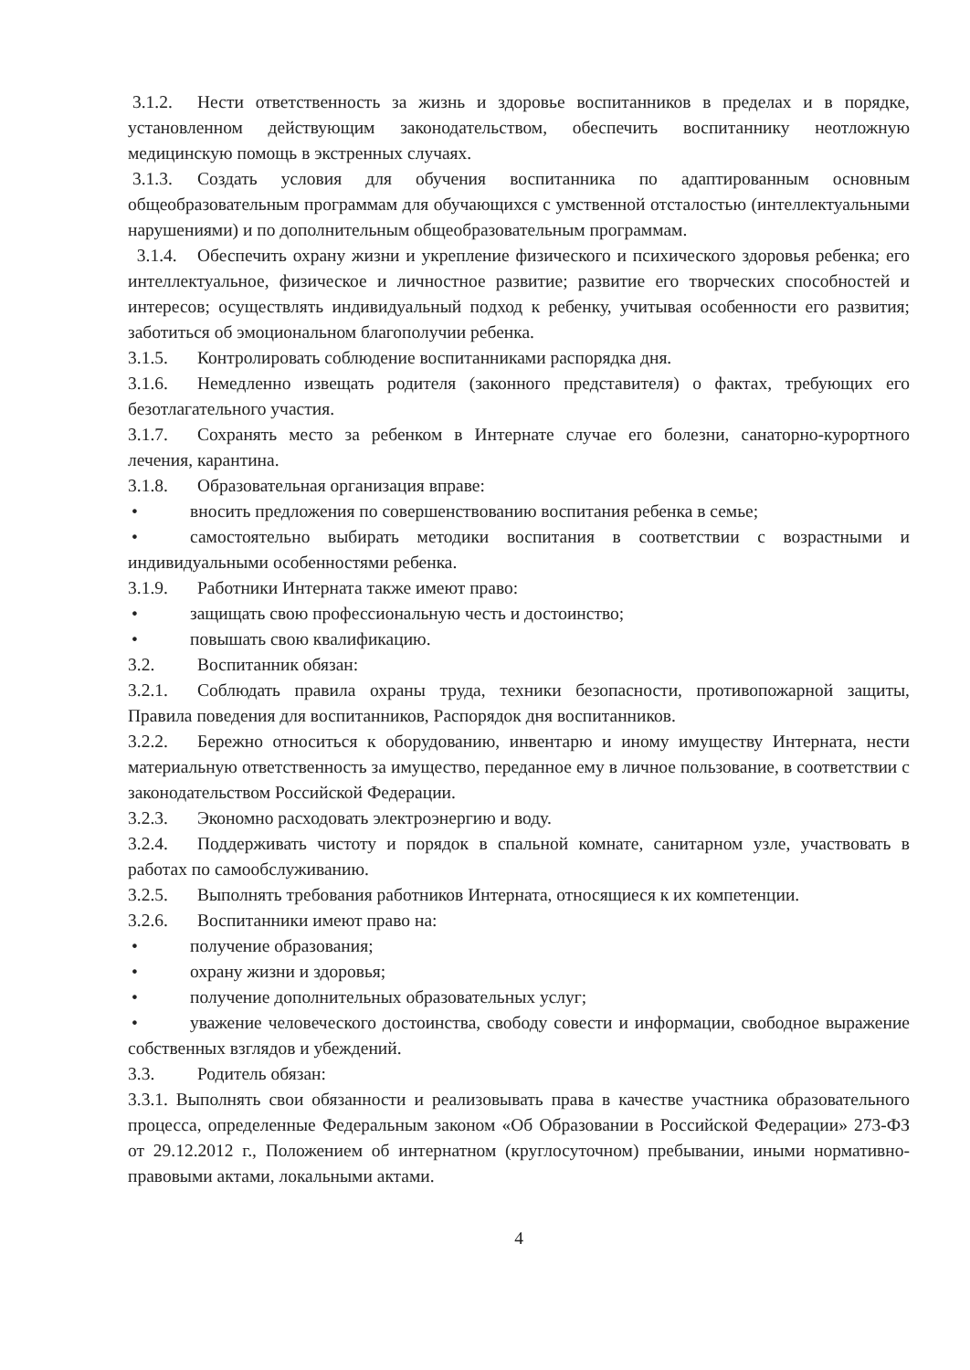3.1.2. Нести ответственность за жизнь и здоровье воспитанников в пределах и в порядке, установленном действующим законодательством, обеспечить воспитаннику неотложную медицинскую помощь в экстренных случаях.
3.1.3. Создать условия для обучения воспитанника по адаптированным основным общеобразовательным программам для обучающихся с умственной отсталостью (интеллектуальными нарушениями) и по дополнительным общеобразовательным программам.
3.1.4. Обеспечить охрану жизни и укрепление физического и психического здоровья ребенка; его интеллектуальное, физическое и личностное развитие; развитие его творческих способностей и интересов; осуществлять индивидуальный подход к ребенку, учитывая особенности его развития; заботиться об эмоциональном благополучии ребенка.
3.1.5. Контролировать соблюдение воспитанниками распорядка дня.
3.1.6. Немедленно извещать родителя (законного представителя) о фактах, требующих его безотлагательного участия.
3.1.7. Сохранять место за ребенком в Интернате случае его болезни, санаторно-курортного лечения, карантина.
3.1.8. Образовательная организация вправе:
• вносить предложения по совершенствованию воспитания ребенка в семье;
• самостоятельно выбирать методики воспитания в соответствии с возрастными и индивидуальными особенностями ребенка.
3.1.9. Работники Интерната также имеют право:
• защищать свою профессиональную честь и достоинство;
• повышать свою квалификацию.
3.2. Воспитанник обязан:
3.2.1. Соблюдать правила охраны труда, техники безопасности, противопожарной защиты, Правила поведения для воспитанников, Распорядок дня воспитанников.
3.2.2. Бережно относиться к оборудованию, инвентарю и иному имуществу Интерната, нести материальную ответственность за имущество, переданное ему в личное пользование, в соответствии с законодательством Российской Федерации.
3.2.3. Экономно расходовать электроэнергию и воду.
3.2.4. Поддерживать чистоту и порядок в спальной комнате, санитарном узле, участвовать в работах по самообслуживанию.
3.2.5. Выполнять требования работников Интерната, относящиеся к их компетенции.
3.2.6. Воспитанники имеют право на:
• получение образования;
• охрану жизни и здоровья;
• получение дополнительных образовательных услуг;
• уважение человеческого достоинства, свободу совести и информации, свободное выражение собственных взглядов и убеждений.
3.3. Родитель обязан:
3.3.1. Выполнять свои обязанности и реализовывать права в качестве участника образовательного процесса, определенные Федеральным законом «Об Образовании в Российской Федерации» 273-ФЗ от 29.12.2012 г., Положением об интернатном (круглосуточном) пребывании, иными нормативно-правовыми актами, локальными актами.
4